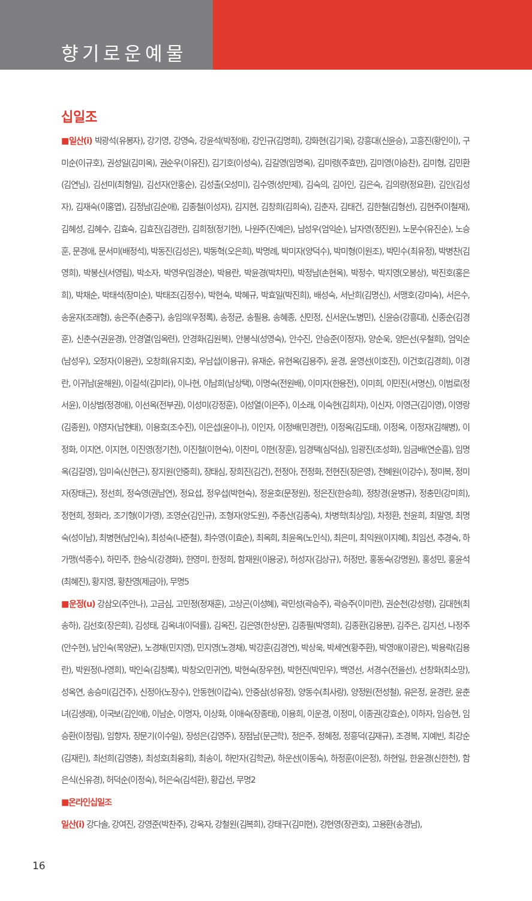향기로운예물
십일조
■일산(i) 박광석(유봉자), 강기영, 강영숙, 강윤석(박정애), 강인규(김명희), 강화현(김기욱), 강흥대(신윤승), 고흥진(황인이), 구미순(이규호), 권성일(김미옥), 권순우(이유진), 김기호(이성숙), 김길영(임명옥), 김미령(주효만), 김미영(이승찬), 김미형, 김민환(김연님), 김선미(최형일), 김선자(안홍순), 김성출(오성미), 김수영(성만제), 김숙의, 김아인, 김은숙, 김의량(정요환), 김인(김성자), 김재숙(이홍엽), 김정남(김순애), 김종철(이성자), 김지현, 김창희(김희숙), 김춘자, 김태건, 김한철(김형선), 김현주(이철재), 김혜성, 김혜수, 김효숙, 김효진(김경란), 김희정(정기현), 나원주(진예은), 남성우(엄익순), 남자영(정진원), 노문수(유진순), 노승훈, 문경애, 문서미(배정석), 박동진(김성은), 박동혁(오은희), 박명례, 박미자(양덕수), 박미형(이원조), 박민수(최유정), 박병찬(김영희), 박봉신(서영림), 박소자, 박영우(임경순), 박용란, 박윤경(박차민), 박정남(손현옥), 박정수, 박지영(오봉상), 박진호(홍은희), 박채순, 박태석(장미순), 박태조(김정수), 박현숙, 박혜규, 박효일(박진희), 배성숙, 서난희(김명신), 서맹호(강미숙), 서은수, 송윤자(조래형), 송은주(손중구), 송임의(우정록), 송정균, 송필용, 송혜종, 신민정, 신서운(노병민), 신윤승(강흥대), 신종순(김경훈), 신춘수(권윤경), 안경열(임옥련), 안경화(김원복), 안봉식(성영숙), 안수진, 안승준(이정자), 양순욱, 양은선(우철희), 엄익순(남성우), 오정자(이용관), 오창희(유지호), 우남섭(이용규), 유재순, 유현옥(김용주), 윤경, 윤영선(이호진), 이건호(김경희), 이경란, 이귀남(윤해원), 이길석(김미라), 이나현, 이남희(남상택), 이명숙(전원배), 이미자(한용전), 이미희, 이민진(서명신), 이범로(정서윤), 이상범(정경애), 이선옥(전부권), 이성미(강정훈), 이성열(이은주), 이소래, 이숙현(김희자), 이신자, 이영근(김이영), 이영랑(김종원), 이영자(남현태), 이용호(조수진), 이은섭(윤이나), 이인자, 이정배(민경란), 이정옥(김도태), 이정옥, 이정자(김해병), 이정화, 이지연, 이지현, 이진영(정기천), 이진철(이현숙), 이찬미, 이현(장훈), 임경택(심덕심), 임광진(조성화), 임금배(연순흠), 임명옥(김길영), 임미숙(신현근), 장지원(안중희), 장태심, 장희진(김건), 전정아, 전정화, 전현진(장은영), 전혜원(이강수), 정미복, 정미자(장태근), 정선희, 정숙영(권남연), 정요섭, 정우섭(박현숙), 정윤호(문정원), 정은진(한승희), 정창경(윤병규), 정충민(강미희), 정현희, 정화라, 조기형(이가영), 조영순(김인규), 조형자(양도원), 주종산(김종숙), 차병학(최상임), 차정환, 천윤희, 최말영, 최명숙(성이남), 최병현(남인숙), 최성숙(나준철), 최수영(이효순), 최옥희, 최윤옥(노인식), 최은미, 최익원(이지혜), 최임선, 추경숙, 하가맹(석종수), 하민주, 한승식(강경화), 한영미, 한정희, 함재원(이용궁), 허성자(김상규), 허정만, 홍동숙(강명원), 홍성민, 홍윤석(최혜진), 황지영, 황찬영(제금아), 무명5
■운정(u) 강삼오(주안나), 고금심, 고민정(정재훈), 고상곤(이성혜), 곽민성(곽승주), 곽승주(이미란), 권순천(강성령), 김대현(최송하), 김선호(장은희), 김성태, 김옥녀(이덕률), 김옥진, 김은영(한상문), 김종필(박영희), 김종환(김용분), 김주은, 김지선, 나정주(안수현), 남인숙(목양균), 노경채(민지영), 민지영(노경채), 박강훈(김경연), 박상욱, 박세연(황주환), 박영애(이광은), 박용락(김용란), 박원정(나영희), 박인숙(김창록), 박창오(민귀연), 박현숙(장우현), 박현진(박민우), 백영선, 서경수(전을선), 선창화(최소망), 성옥연, 송승미(김건주), 신정아(노장수), 안동현(이갑숙), 안중삼(성유정), 양동수(최사랑), 양정원(전성철), 유은정, 윤경란, 윤춘녀(김생래), 이국보(김인애), 이남순, 이명자, 이상화, 이애숙(장종태), 이용희, 이운경, 이정미, 이종권(강효순), 이하자, 임승현, 임승환(이정림), 임향자, 장문기(이수일), 장성은(김영주), 장점남(문근학), 정은주, 정혜정, 정흥덕(김재규), 조경복, 지예빈, 최강순(김재린), 최선희(김영충), 최성호(최융희), 최송이, 하만자(김학균), 하운선(이동숙), 하정훈(이은정), 하현일, 한윤경(신한천), 함은식(신유경), 허덕순(이정숙), 허은숙(김석환), 황갑선, 무명2
■온라인십일조
일산(i) 강다솔, 강여진, 강영준(박찬주), 강옥자, 강철원(김복희), 강태구(김미현), 강현영(장관호), 고용환(송경남),
16